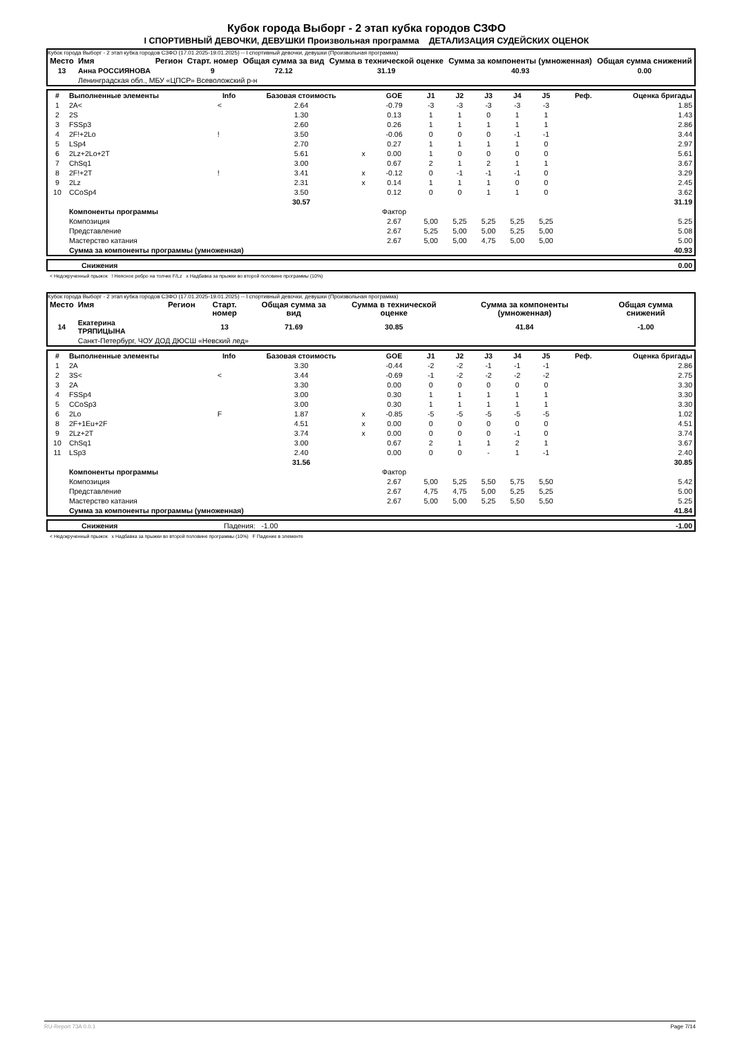Кубок города Выборг - 2 этап кубка городов СЗФО
I СПОРТИВНЫЙ ДЕВОЧКИ, ДЕВУШКИ Произвольная программа ДЕТАЛИЗАЦИЯ СУДЕЙСКИХ ОЦЕНОК
Кубок города Выборг - 2 этап кубка городов СЗФО (17.01.2025-19.01.2025) -- I спортивный девочки, девушки (Произвольная программа)
| Место | Имя | Регион | Старт. номер | Общая сумма за вид | Сумма в технической оценке | Сумма за компоненты (умноженная) | Общая сумма снижений |
| --- | --- | --- | --- | --- | --- | --- | --- |
| 13 | Анна РОССИЯНОВА | | 9 | 72.12 | 31.19 | 40.93 | 0.00 |
| | Ленинградская обл., МБУ «ЦПСР» Всеволожский р-н | | | | | | |
| # | Выполненные элементы | Info | Базовая стоимость | | GOE | J1 | J2 | J3 | J4 | J5 | Реф. | Оценка бригады |
| --- | --- | --- | --- | --- | --- | --- | --- | --- | --- | --- | --- | --- |
| 1 | 2A< | < | 2.64 | | -0.79 | -3 | -3 | -3 | -3 | -3 | | 1.85 |
| 2 | 2S | | 1.30 | | 0.13 | 1 | 1 | 0 | 1 | 1 | | 1.43 |
| 3 | FSSp3 | | 2.60 | | 0.26 | 1 | 1 | 1 | 1 | 1 | | 2.86 |
| 4 | 2F!+2Lo | ! | 3.50 | | -0.06 | 0 | 0 | 0 | -1 | -1 | | 3.44 |
| 5 | LSp4 | | 2.70 | | 0.27 | 1 | 1 | 1 | 1 | 0 | | 2.97 |
| 6 | 2Lz+2Lo+2T | | 5.61 | x | 0.00 | 1 | 0 | 0 | 0 | 0 | | 5.61 |
| 7 | ChSq1 | | 3.00 | | 0.67 | 2 | 1 | 2 | 1 | 1 | | 3.67 |
| 8 | 2F!+2T | ! | 3.41 | x | -0.12 | 0 | -1 | -1 | -1 | 0 | | 3.29 |
| 9 | 2Lz | | 2.31 | x | 0.14 | 1 | 1 | 1 | 0 | 0 | | 2.45 |
| 10 | CCoSp4 | | 3.50 | | 0.12 | 0 | 0 | 1 | 1 | 0 | | 3.62 |
| | | | 30.57 | | | | | | | | | 31.19 |
| | Компоненты программы | | | | Фактор | | | | | | | |
| | Композиция | | | | 2.67 | 5,00 | 5,25 | 5,25 | 5,25 | 5,25 | | 5.25 |
| | Представление | | | | 2.67 | 5,25 | 5,00 | 5,00 | 5,25 | 5,00 | | 5.08 |
| | Мастерство катания | | | | 2.67 | 5,00 | 5,00 | 4,75 | 5,00 | 5,00 | | 5.00 |
| | Сумма за компоненты программы (умноженная) | | | | | | | | | | | 40.93 |
| | Снижения | 0.00 |
< Недокрученный прыжок ! Неясное ребро на толчке F/Lz x Надбавка за прыжки во второй половине программы (10%)
Кубок города Выборг - 2 этап кубка городов СЗФО (17.01.2025-19.01.2025) -- I спортивный девочки, девушки (Произвольная программа)
| Место | Имя | Регион | Старт. номер | Общая сумма за вид | Сумма в технической оценке | Сумма за компоненты (умноженная) | Общая сумма снижений |
| --- | --- | --- | --- | --- | --- | --- | --- |
| 14 | Екатерина ТРЯПИЦЫНА | | 13 | 71.69 | 30.85 | 41.84 | -1.00 |
| | Санкт-Петербург, ЧОУ ДОД ДЮСШ «Невский лед» | | | | | | |
| # | Выполненные элементы | Info | Базовая стоимость | | GOE | J1 | J2 | J3 | J4 | J5 | Реф. | Оценка бригады |
| --- | --- | --- | --- | --- | --- | --- | --- | --- | --- | --- | --- | --- |
| 1 | 2A | | 3.30 | | -0.44 | -2 | -2 | -1 | -1 | -1 | | 2.86 |
| 2 | 3S< | < | 3.44 | | -0.69 | -1 | -2 | -2 | -2 | -2 | | 2.75 |
| 3 | 2A | | 3.30 | | 0.00 | 0 | 0 | 0 | 0 | 0 | | 3.30 |
| 4 | FSSp4 | | 3.00 | | 0.30 | 1 | 1 | 1 | 1 | 1 | | 3.30 |
| 5 | CCoSp3 | | 3.00 | | 0.30 | 1 | 1 | 1 | 1 | 1 | | 3.30 |
| 6 | 2Lo | F | 1.87 | x | -0.85 | -5 | -5 | -5 | -5 | -5 | | 1.02 |
| 8 | 2F+1Eu+2F | | 4.51 | x | 0.00 | 0 | 0 | 0 | 0 | 0 | | 4.51 |
| 9 | 2Lz+2T | | 3.74 | x | 0.00 | 0 | 0 | 0 | -1 | 0 | | 3.74 |
| 10 | ChSq1 | | 3.00 | | 0.67 | 2 | 1 | 1 | 2 | 1 | | 3.67 |
| 11 | LSp3 | | 2.40 | | 0.00 | 0 | 0 | - | 1 | -1 | | 2.40 |
| | | | 31.56 | | | | | | | | | 30.85 |
| | Компоненты программы | | | | Фактор | | | | | | | |
| | Композиция | | | | 2.67 | 5,00 | 5,25 | 5,50 | 5,75 | 5,50 | | 5.42 |
| | Представление | | | | 2.67 | 4,75 | 4,75 | 5,00 | 5,25 | 5,25 | | 5.00 |
| | Мастерство катания | | | | 2.67 | 5,00 | 5,00 | 5,25 | 5,50 | 5,50 | | 5.25 |
| | Сумма за компоненты программы (умноженная) | | | | | | | | | | | 41.84 |
| | Снижения | Падения: -1.00 | -1.00 |
< Недокрученный прыжок x Надбавка за прыжки во второй половине программы (10%) F Падение в элементе
RU-Report 73A 0.0.1 Page 7/14